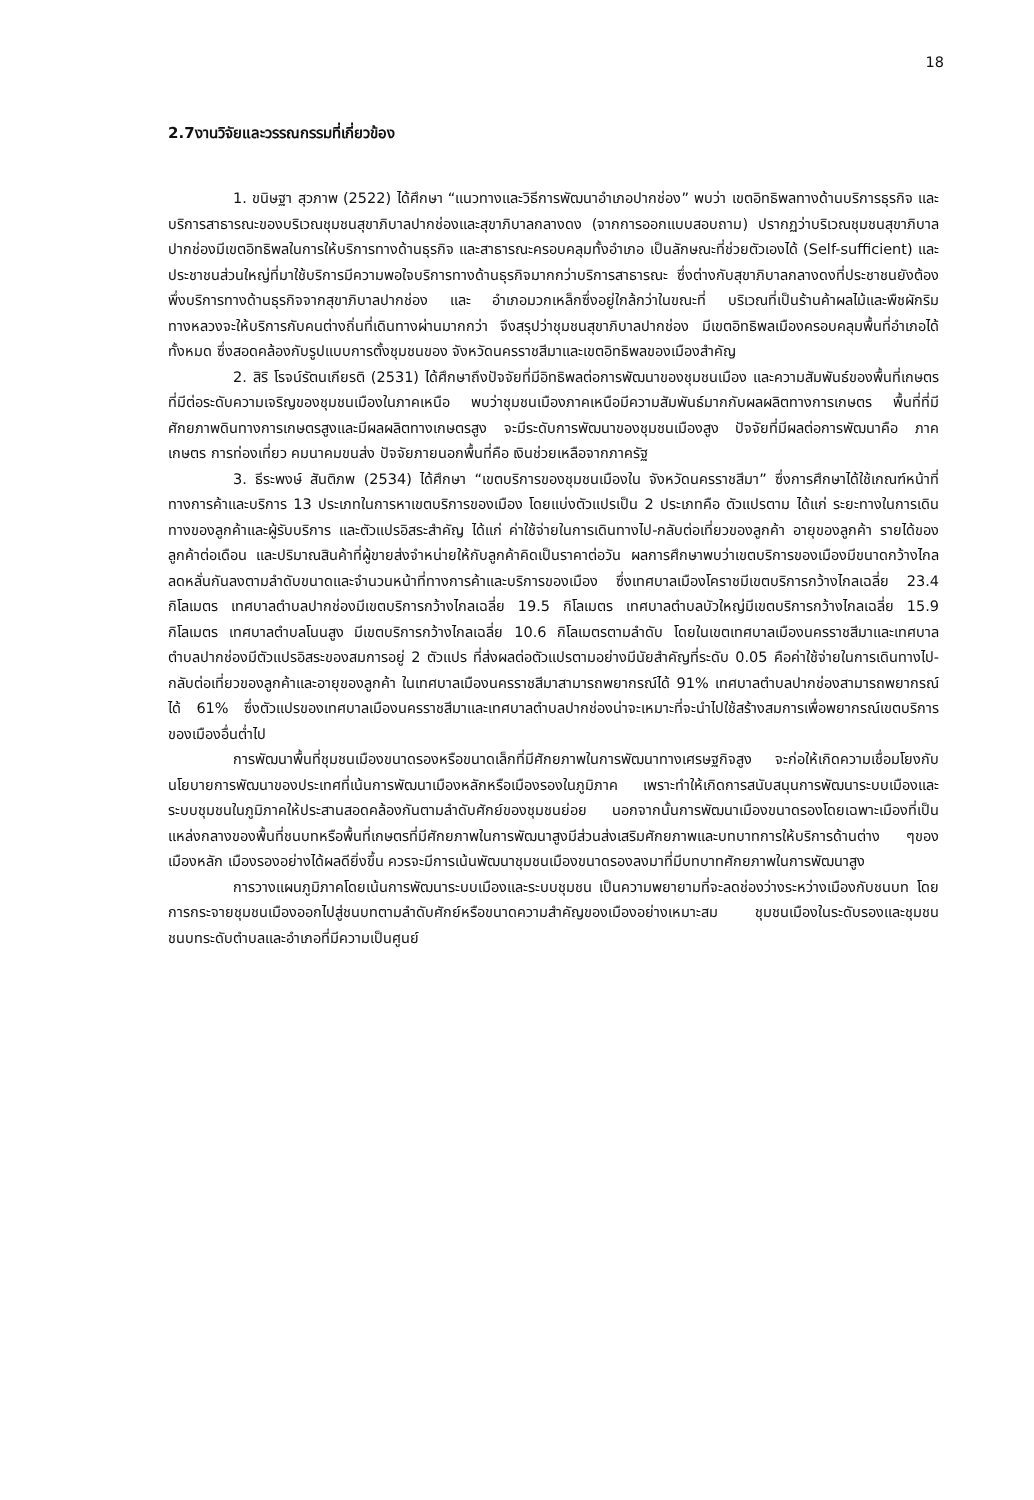18
2.7งานวิจัยและวรรณกรรมที่เกี่ยวข้อง
1. ขนิษฐา สุวภาพ (2522) ได้ศึกษา “แนวทางและวิธีการพัฒนาอำเภอปากช่อง” พบว่า เขตอิทธิพลทางด้านบริการธุรกิจ และบริการสาธารณะของบริเวณชุมชนสุขาภิบาลปากช่องและสุขาภิบาลกลางดง (จากการออกแบบสอบถาม) ปรากฏว่าบริเวณชุมชนสุขาภิบาลปากช่องมีเขตอิทธิพลในการให้บริการทางด้านธุรกิจ และสาธารณะครอบคลุมทั้งอำเภอ เป็นลักษณะที่ช่วยตัวเองได้ (Self-sufficient) และประชาชนส่วนใหญ่ที่มาใช้บริการมีความพอใจบริการทางด้านธุรกิจมากกว่าบริการสาธารณะ ซึ่งต่างกับสุขาภิบาลกลางดงที่ประชาชนยังต้องพึ่งบริการทางด้านธุรกิจจากสุขาภิบาลปากช่อง และ อำเภอมวกเหล็กซึ่งอยู่ใกล้กว่าในขณะที่ บริเวณที่เป็นร้านค้าผลไม้และพืชผักริมทางหลวงจะให้บริการกับคนต่างถิ่นที่เดินทางผ่านมากกว่า จึงสรุปว่าชุมชนสุขาภิบาลปากช่อง มีเขตอิทธิพลเมืองครอบคลุมพื้นที่อำเภอได้ทั้งหมด ซึ่งสอดคล้องกับรูปแบบการตั้งชุมชนของ จังหวัดนครราชสีมาและเขตอิทธิพลของเมืองสำคัญ
2. สิริ โรจน์รัตนเกียรติ (2531) ได้ศึกษาถึงปัจจัยที่มีอิทธิพลต่อการพัฒนาของชุมชนเมือง และความสัมพันธ์ของพื้นที่เกษตรที่มีต่อระดับความเจริญของชุมชนเมืองในภาคเหนือ พบว่าชุมชนเมืองภาคเหนือมีความสัมพันธ์มากกับผลผลิตทางการเกษตร พื้นที่ที่มีศักยภาพดินทางการเกษตรสูงและมีผลผลิตทางเกษตรสูง จะมีระดับการพัฒนาของชุมชนเมืองสูง ปัจจัยที่มีผลต่อการพัฒนาคือ ภาคเกษตร การท่องเที่ยว คมนาคมขนส่ง ปัจจัยภายนอกพื้นที่คือ เงินช่วยเหลือจากภาครัฐ
3. ธีระพงษ์ สันติภพ (2534) ได้ศึกษา “เขตบริการของชุมชนเมืองใน จังหวัดนครราชสีมา” ซึ่งการศึกษาได้ใช้เกณฑ์หน้าที่ทางการค้าและบริการ 13 ประเภทในการหาเขตบริการของเมือง โดยแบ่งตัวแปรเป็น 2 ประเภทคือ ตัวแปรตาม ได้แก่ ระยะทางในการเดินทางของลูกค้าและผู้รับบริการ และตัวแปรอิสระสำคัญ ได้แก่ ค่าใช้จ่ายในการเดินทางไป-กลับต่อเที่ยวของลูกค้า อายุของลูกค้า รายได้ของลูกค้าต่อเดือน และปริมาณสินค้าที่ผู้ขายส่งจำหน่ายให้กับลูกค้าคิดเป็นราคาต่อวัน ผลการศึกษาพบว่าเขตบริการของเมืองมีขนาดกว้างไกลลดหลั่นกันลงตามลำดับขนาดและจำนวนหน้าที่ทางการค้าและบริการของเมือง ซึ่งเทศบาลเมืองโคราชมีเขตบริการกว้างไกลเฉลี่ย 23.4 กิโลเมตร เทศบาลตำบลปากช่องมีเขตบริการกว้างไกลเฉลี่ย 19.5 กิโลเมตร เทศบาลตำบลบัวใหญ่มีเขตบริการกว้างไกลเฉลี่ย 15.9 กิโลเมตร เทศบาลตำบลโนนสูง มีเขตบริการกว้างไกลเฉลี่ย 10.6 กิโลเมตรตามลำดับ โดยในเขตเทศบาลเมืองนครราชสีมาและเทศบาลตำบลปากช่องมีตัวแปรอิสระของสมการอยู่ 2 ตัวแปร ที่ส่งผลต่อตัวแปรตามอย่างมีนัยสำคัญที่ระดับ 0.05 คือค่าใช้จ่ายในการเดินทางไป-กลับต่อเที่ยวของลูกค้าและอายุของลูกค้า ในเทศบาลเมืองนครราชสีมาสามารถพยากรณ์ได้ 91% เทศบาลตำบลปากช่องสามารถพยากรณ์ได้ 61% ซึ่งตัวแปรของเทศบาลเมืองนครราชสีมาและเทศบาลตำบลปากช่องน่าจะเหมาะที่จะนำไปใช้สร้างสมการเพื่อพยากรณ์เขตบริการของเมืองอื่นต่ำไป
การพัฒนาพื้นที่ชุมชนเมืองขนาดรองหรือขนาดเล็กที่มีศักยภาพในการพัฒนาทางเศรษฐกิจสูง จะก่อให้เกิดความเชื่อมโยงกับนโยบายการพัฒนาของประเทศที่เน้นการพัฒนาเมืองหลักหรือเมืองรองในภูมิภาค เพราะทำให้เกิดการสนับสนุนการพัฒนาระบบเมืองและระบบชุมชนในภูมิภาคให้ประสานสอดคล้องกันตามลำดับศักย์ของชุมชนย่อย นอกจากนั้นการพัฒนาเมืองขนาดรองโดยเฉพาะเมืองที่เป็นแหล่งกลางของพื้นที่ชนบทหรือพื้นที่เกษตรที่มีศักยภาพในการพัฒนาสูงมีส่วนส่งเสริมศักยภาพและบทบาทการให้บริการด้านต่าง ๆของเมืองหลัก เมืองรองอย่างได้ผลดียิ่งขึ้น ควรจะมีการเน้นพัฒนาชุมชนเมืองขนาดรองลงมาที่มีบทบาทศักยภาพในการพัฒนาสูง
การวางแผนภูมิภาคโดยเน้นการพัฒนาระบบเมืองและระบบชุมชน เป็นความพยายามที่จะลดช่องว่างระหว่างเมืองกับชนบท โดยการกระจายชุมชนเมืองออกไปสู่ชนบทตามลำดับศักย์หรือขนาดความสำคัญของเมืองอย่างเหมาะสม ชุมชนเมืองในระดับรองและชุมชนชนบทระดับตำบลและอำเภอที่มีความเป็นศูนย์